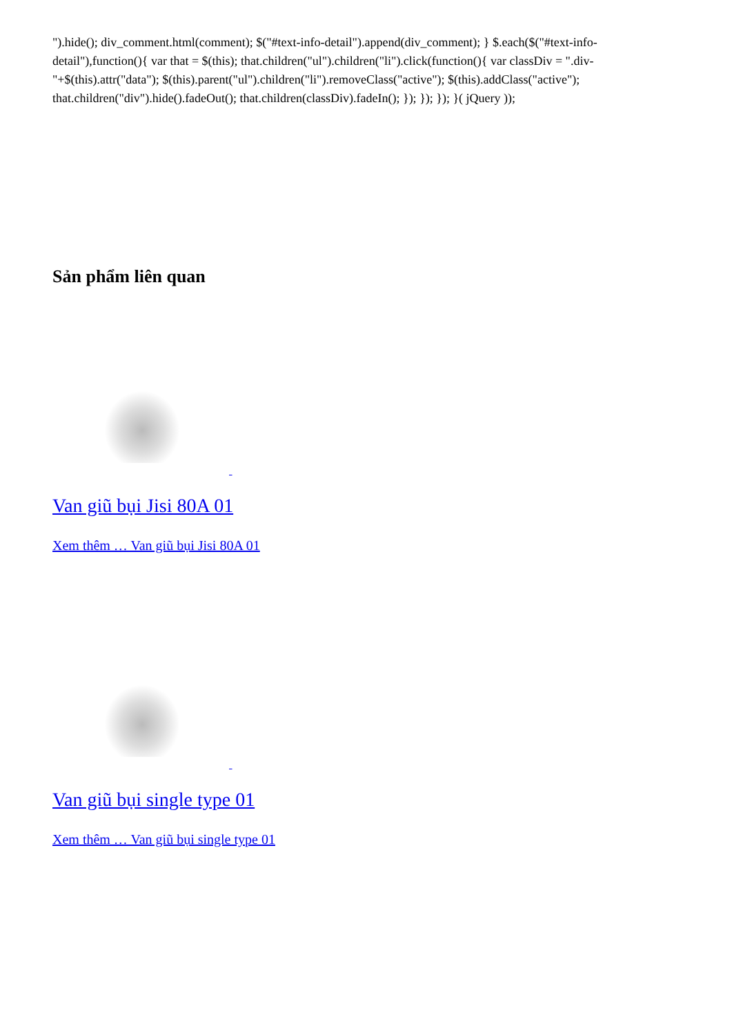").hide(); div_comment.html(comment); $("#text-info-detail").append(div_comment); } $.each($("#text-info-detail"),function(){ var that = $(this); that.children("ul").children("li").click(function(){ var classDiv = ".div-"+$(this).attr("data"); $(this).parent("ul").children("li").removeClass("active"); $(this).addClass("active"); that.children("div").hide().fadeOut(); that.children(classDiv).fadeIn(); }); }); }); }( jQuery ));
Sản phẩm liên quan
Van giũ bụi Jisi 80A 01
Xem thêm … Van giũ bụi Jisi 80A 01
Van giũ bụi single type 01
Xem thêm … Van giũ bụi single type 01